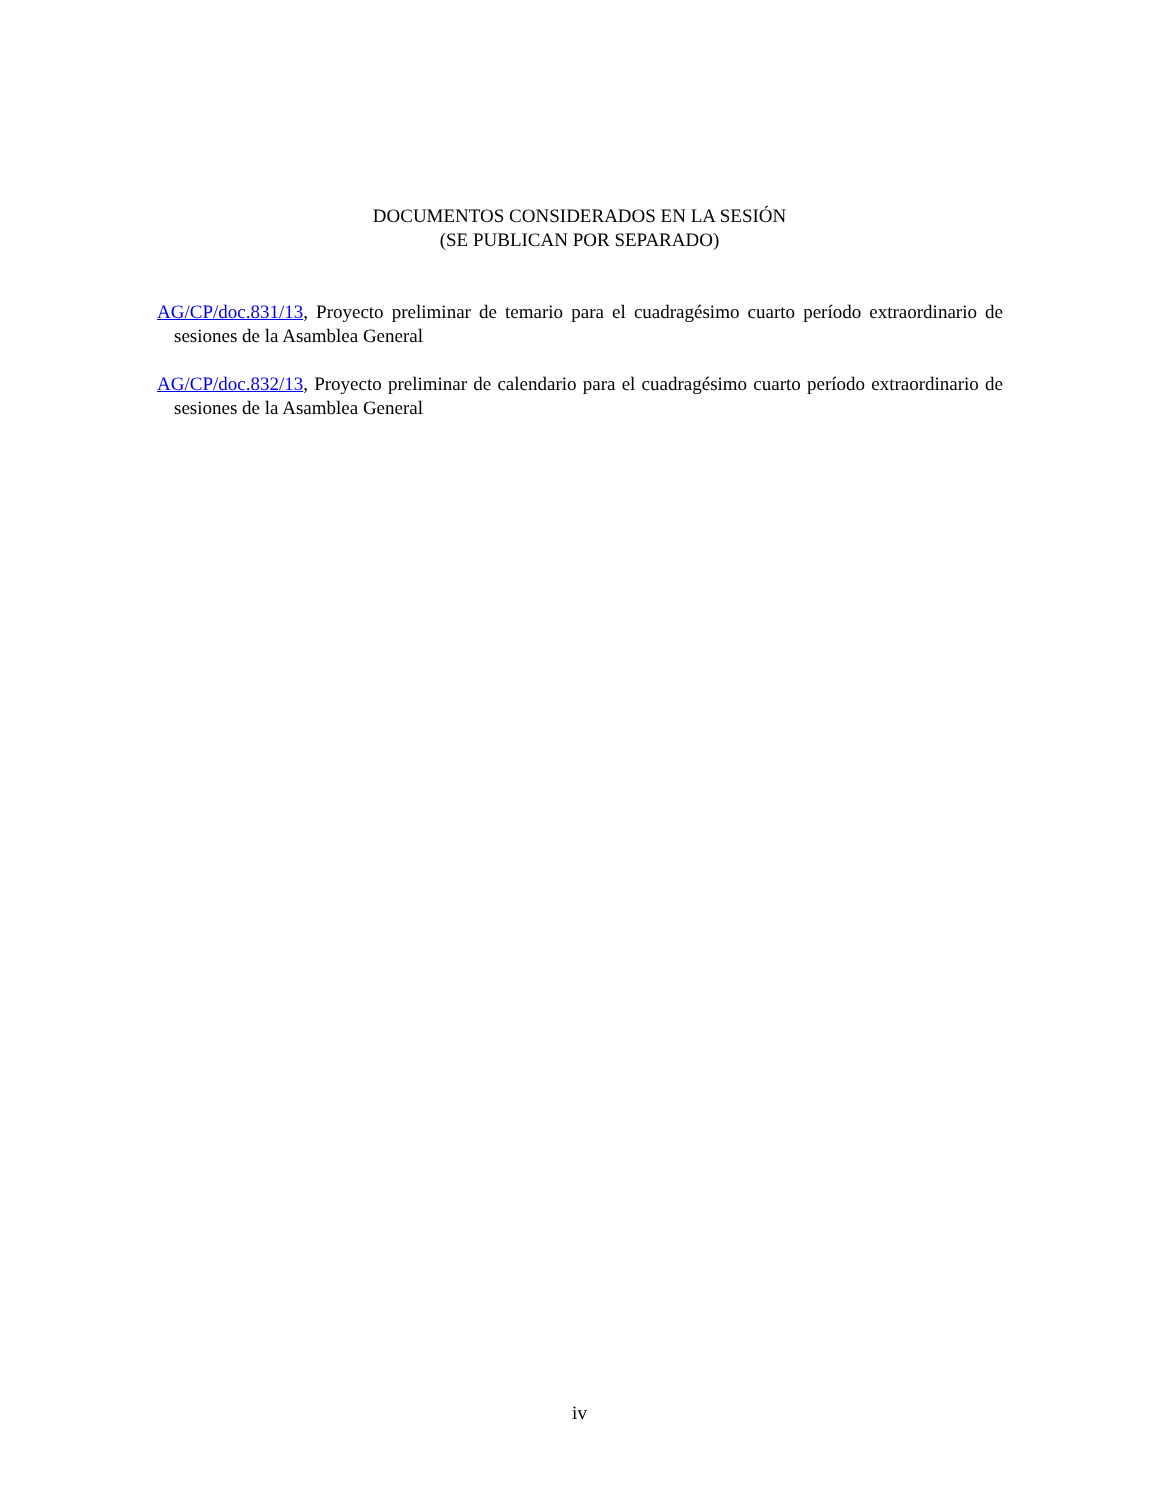DOCUMENTOS CONSIDERADOS EN LA SESIÓN
(SE PUBLICAN POR SEPARADO)
AG/CP/doc.831/13, Proyecto preliminar de temario para el cuadragésimo cuarto período extraordinario de sesiones de la Asamblea General
AG/CP/doc.832/13, Proyecto preliminar de calendario para el cuadragésimo cuarto período extraordinario de sesiones de la Asamblea General
iv